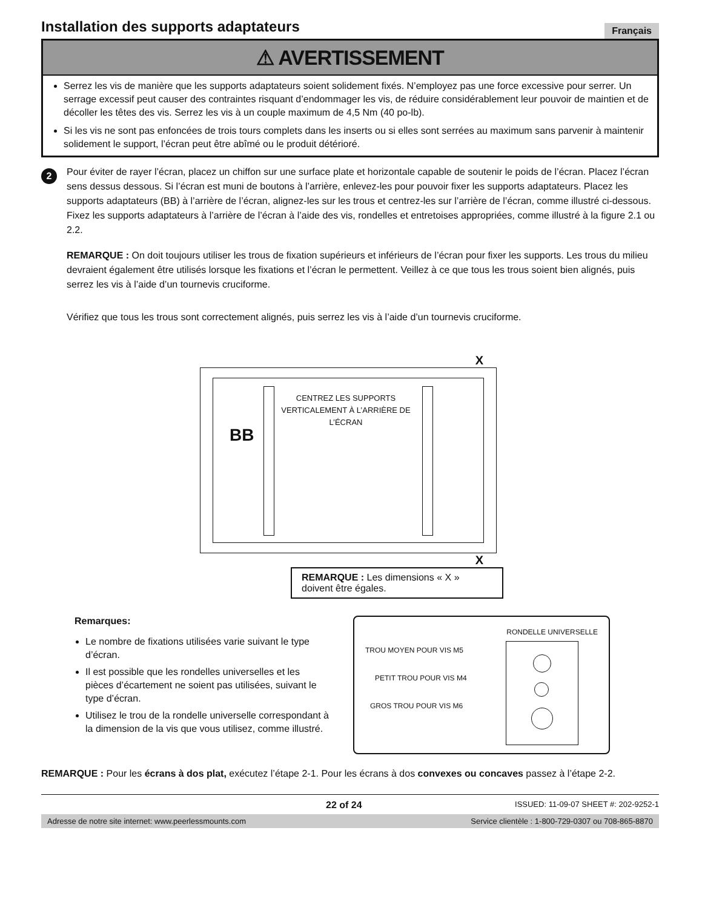Installation des supports adaptateurs
Français
⚠ AVERTISSEMENT
Serrez les vis de manière que les supports adaptateurs soient solidement fixés. N’employez pas une force excessive pour serrer. Un serrage excessif peut causer des contraintes risquant d’endommager les vis, de réduire considérablement leur pouvoir de maintien et de décoller les têtes des vis. Serrez les vis à un couple maximum de 4,5 Nm (40 po-lb).
Si les vis ne sont pas enfoncées de trois tours complets dans les inserts ou si elles sont serrées au maximum sans parvenir à maintenir solidement le support, l’écran peut être abîmé ou le produit détérioré.
2
Pour éviter de rayer l’écran, placez un chiffon sur une surface plate et horizontale capable de soutenir le poids de l’écran. Placez l’écran sens dessus dessous. Si l’écran est muni de boutons à l’arrière, enlevez-les pour pouvoir fixer les supports adaptateurs. Placez les supports adaptateurs (BB) à l’arrière de l’écran, alignez-les sur les trous et centrez-les sur l’arrière de l’écran, comme illustré ci-dessous. Fixez les supports adaptateurs à l’arrière de l’écran à l’aide des vis, rondelles et entretoises appropriées, comme illustré à la figure 2.1 ou 2.2.
REMARQUE : On doit toujours utiliser les trous de fixation supérieurs et inférieurs de l’écran pour fixer les supports. Les trous du milieu devraient également être utilisés lorsque les fixations et l’écran le permettent. Veillez à ce que tous les trous soient bien alignés, puis serrez les vis à l’aide d’un tournevis cruciforme.
Vérifiez que tous les trous sont correctement alignés, puis serrez les vis à l’aide d’un tournevis cruciforme.
X
BB
CENTREZ LES SUPPORTS VERTICALEMENT À L’ARRIÈRE DE L’ÉCRAN
X
REMARQUE : Les dimensions « X » doivent être égales.
Remarques:
Le nombre de fixations utilisées varie suivant le type d’écran.
Il est possible que les rondelles universelles et les pièces d’écartement ne soient pas utilisées, suivant le type d’écran.
Utilisez le trou de la rondelle universelle correspondant à la dimension de la vis que vous utilisez, comme illustré.
RONDELLE UNIVERSELLE
TROU MOYEN POUR VIS M5
PETIT TROU POUR VIS M4
GROS TROU POUR VIS M6
REMARQUE : Pour les écrans à dos plat, exécutez l’étape 2-1. Pour les écrans à dos convexes ou concaves passez à l’étape 2-2.
22 of 24 ISSUED: 11-09-07 SHEET #: 202-9252-1
Adresse de notre site internet: www.peerlessmounts.com Service clientèle : 1-800-729-0307 ou 708-865-8870